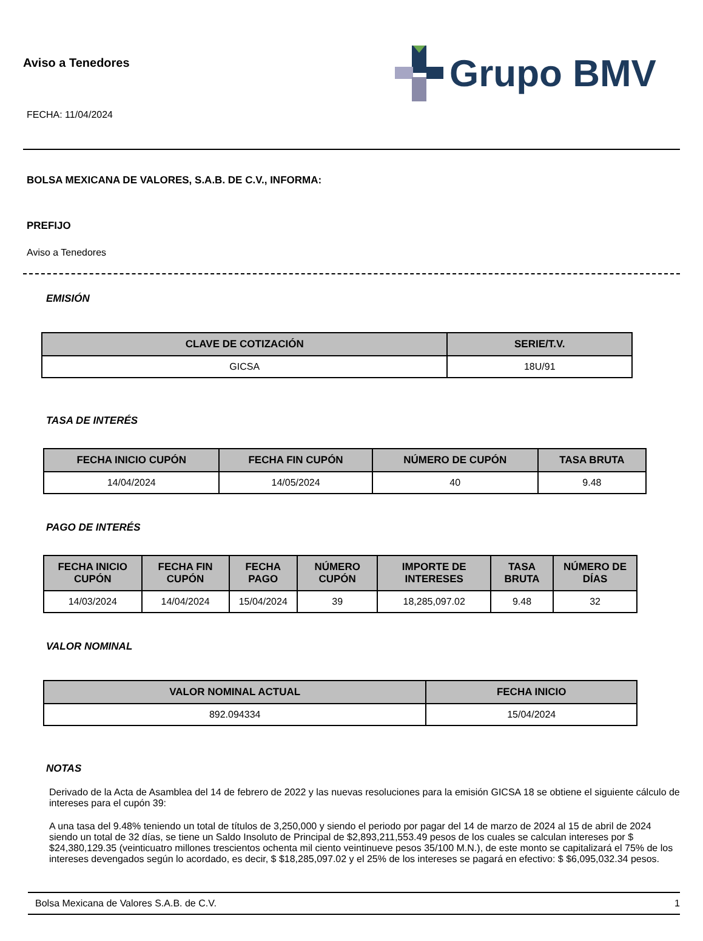Aviso a Tenedores
FECHA: 11/04/2024
Grupo BMV
BOLSA MEXICANA DE VALORES, S.A.B. DE C.V., INFORMA:
PREFIJO
Aviso a Tenedores
EMISIÓN
| CLAVE DE COTIZACIÓN | SERIE/T.V. |
| --- | --- |
| GICSA | 18U/91 |
TASA DE INTERÉS
| FECHA INICIO CUPÓN | FECHA FIN CUPÓN | NÚMERO DE CUPÓN | TASA BRUTA |
| --- | --- | --- | --- |
| 14/04/2024 | 14/05/2024 | 40 | 9.48 |
PAGO DE INTERÉS
| FECHA INICIO CUPÓN | FECHA FIN CUPÓN | FECHA PAGO | NÚMERO CUPÓN | IMPORTE DE INTERESES | TASA BRUTA | NÚMERO DE DÍAS |
| --- | --- | --- | --- | --- | --- | --- |
| 14/03/2024 | 14/04/2024 | 15/04/2024 | 39 | 18,285,097.02 | 9.48 | 32 |
VALOR NOMINAL
| VALOR NOMINAL ACTUAL | FECHA INICIO |
| --- | --- |
| 892.094334 | 15/04/2024 |
NOTAS
Derivado de la Acta de Asamblea del 14 de febrero de 2022 y las nuevas resoluciones para la emisión GICSA 18 se obtiene el siguiente cálculo de intereses para el cupón 39:
A una tasa del 9.48% teniendo un total de títulos de 3,250,000 y siendo el periodo por pagar del 14 de marzo de 2024 al 15 de abril de 2024 siendo un total de 32 días, se tiene un Saldo Insoluto de Principal de $2,893,211,553.49 pesos de los cuales se calculan intereses por $ $24,380,129.35 (veinticuatro millones trescientos ochenta mil ciento veintinueve pesos 35/100 M.N.), de este monto se capitalizará el 75% de los intereses devengados según lo acordado, es decir, $ $18,285,097.02 y el 25% de los intereses se pagará en efectivo: $ $6,095,032.34 pesos.
Bolsa Mexicana de Valores S.A.B. de C.V. 1